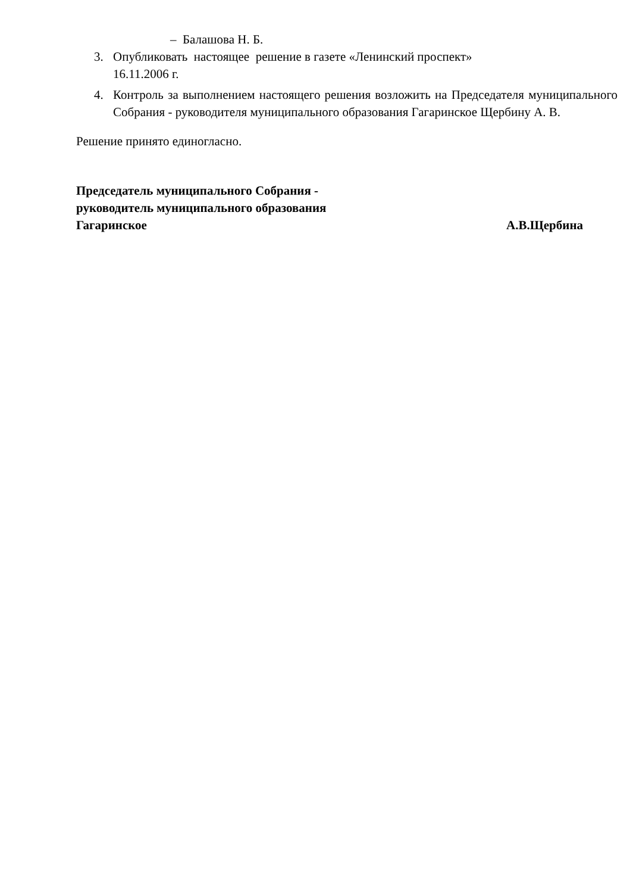– Балашова Н. Б.
3. Опубликовать настоящее решение в газете «Ленинский проспект»
16.11.2006 г.
4. Контроль за выполнением настоящего решения возложить на Председателя муниципального Собрания - руководителя муниципального образования Гагаринское Щербину А. В.
Решение принято единогласно.
Председатель муниципального Собрания -
руководитель муниципального образования
Гагаринское А.В.Щербина